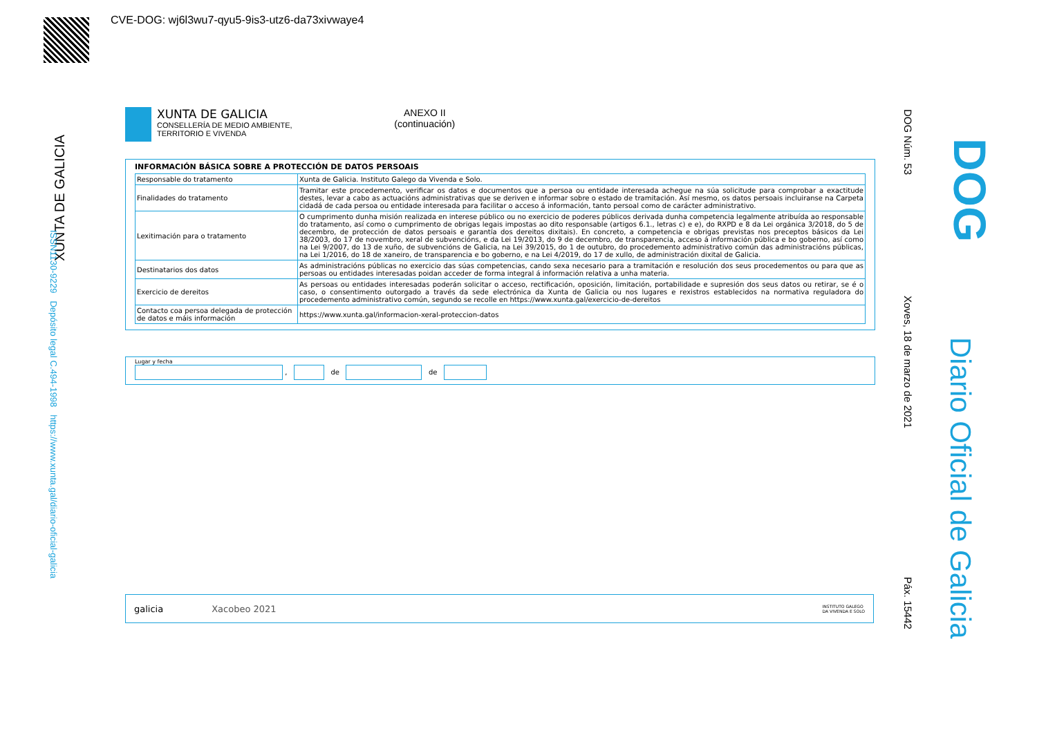CVE-DOG: wj6l3wu7-qyu5-9is3-utz6-da73xivwaye4
XUNTA DE GALICIA
ISSN1130-9229 Depósito legal C.494-1998 https://www.xunta.gal/diario-oficial-galicia
DOG Núm. 53
Xoves, 18 de marzo de 2021
Páx. 15442
DOG
Diario Oficial de Galicia
XUNTA DE GALICIA
CONSELLERÍA DE MEDIO AMBIENTE,
TERRITORIO E VIVENDA
ANEXO II
(continuación)
INFORMACIÓN BÁSICA SOBRE A PROTECCIÓN DE DATOS PERSOAIS
| Responsable do tratamento | Xunta de Galicia. Instituto Galego da Vivenda e Solo. |
| Finalidades do tratamento | Tramitar este procedemento, verificar os datos e documentos que a persoa ou entidade interesada achegue na súa solicitude para comprobar a exactitude destes, levar a cabo as actuacións administrativas que se deriven e informar sobre o estado de tramitación. Así mesmo, os datos persoais incluiranse na Carpeta cidadá de cada persoa ou entidade interesada para facilitar o acceso á información, tanto persoal como de carácter administrativo. |
| Lexitimación para o tratamento | O cumprimento dunha misión realizada en interese público ou no exercicio de poderes públicos derivada dunha competencia legalmente atribuída ao responsable do tratamento, así como o cumprimento de obrigas legais impostas ao dito responsable (artigos 6.1., letras c) e e), do RXPD e 8 da Lei orgánica 3/2018, do 5 de decembro, de protección de datos persoais e garantía dos dereitos dixitais). En concreto, a competencia e obrigas previstas nos preceptos básicos da Lei 38/2003, do 17 de novembro, xeral de subvencións, e da Lei 19/2013, do 9 de decembro, de transparencia, acceso á información pública e bo goberno, así como na Lei 9/2007, do 13 de xuño, de subvencións de Galicia, na Lei 39/2015, do 1 de outubro, do procedemento administrativo común das administracións públicas, na Lei 1/2016, do 18 de xaneiro, de transparencia e bo goberno, e na Lei 4/2019, do 17 de xullo, de administración dixital de Galicia. |
| Destinatarios dos datos | As administracións públicas no exercicio das súas competencias, cando sexa necesario para a tramitación e resolución dos seus procedementos ou para que as persoas ou entidades interesadas poidan acceder de forma integral á información relativa a unha materia. |
| Exercicio de dereitos | As persoas ou entidades interesadas poderán solicitar o acceso, rectificación, oposición, limitación, portabilidade e supresión dos seus datos ou retirar, se é o caso, o consentimento outorgado a través da sede electrónica da Xunta de Galicia ou nos lugares e rexistros establecidos na normativa reguladora do procedemento administrativo común, segundo se recolle en https://www.xunta.gal/exercicio-de-dereitos |
| Contacto coa persoa delegada de protección de datos e máis información | https://www.xunta.gal/informacion-xeral-proteccion-datos |
Lugar y fecha
, de de
galicia Xacobeo 2021 INSTITUTO GALEGO
DA VIVENDA E SOLO